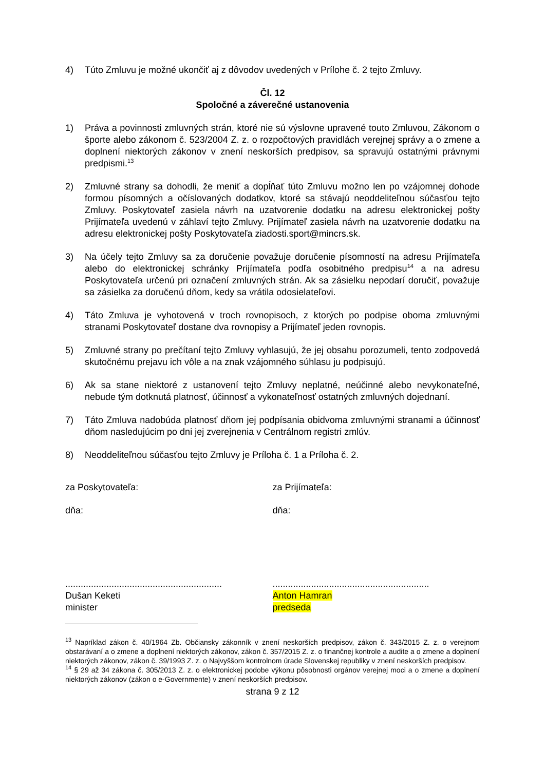4) Túto Zmluvu je možné ukončiť aj z dôvodov uvedených v Prílohe č. 2 tejto Zmluvy.
Čl. 12
Spoločné a záverečné ustanovenia
1) Práva a povinnosti zmluvných strán, ktoré nie sú výslovne upravené touto Zmluvou, Zákonom o športe alebo zákonom č. 523/2004 Z. z. o rozpočtových pravidlách verejnej správy a o zmene a doplnení niektorých zákonov v znení neskorších predpisov, sa spravujú ostatnými právnymi predpismi.<sup>13</sup>
2) Zmluvné strany sa dohodli, že meniť a dopĺňať túto Zmluvu možno len po vzájomnej dohode formou písomných a očíslovaných dodatkov, ktoré sa stávajú neoddeliteľnou súčasťou tejto Zmluvy. Poskytovateľ zasiela návrh na uzatvorenie dodatku na adresu elektronickej pošty Prijímateľa uvedenú v záhlaví tejto Zmluvy. Prijímateľ zasiela návrh na uzatvorenie dodatku na adresu elektronickej pošty Poskytovateľa ziadosti.sport@mincrs.sk.
3) Na účely tejto Zmluvy sa za doručenie považuje doručenie písomností na adresu Prijímateľa alebo do elektronickej schránky Prijímateľa podľa osobitného predpisu<sup>14</sup> a na adresu Poskytovateľa určenú pri označení zmluvných strán. Ak sa zásielku nepodarí doručiť, považuje sa zásielka za doručenú dňom, kedy sa vrátila odosielateľovi.
4) Táto Zmluva je vyhotovená v troch rovnopisoch, z ktorých po podpise oboma zmluvnými stranami Poskytovateľ dostane dva rovnopisy a Prijímateľ jeden rovnopis.
5) Zmluvné strany po prečítaní tejto Zmluvy vyhlasujú, že jej obsahu porozumeli, tento zodpovedá skutočnému prejavu ich vôle a na znak vzájomného súhlasu ju podpisujú.
6) Ak sa stane niektoré z ustanovení tejto Zmluvy neplatné, neúčinné alebo nevykonateľné, nebude tým dotknutá platnosť, účinnosť a vykonateľnosť ostatných zmluvných dojednaní.
7) Táto Zmluva nadobúda platnosť dňom jej podpísania obidvoma zmluvnými stranami a účinnosť dňom nasledujúcim po dni jej zverejnenia v Centrálnom registri zmlúv.
8) Neoddeliteľnou súčasťou tejto Zmluvy je Príloha č. 1 a Príloha č. 2.
za Poskytovateľa:
dňa:
.............................................................
Dušan Keketi
minister
za Prijímateľa:
dňa:
.............................................................
Anton Hamran
predseda
<sup>13</sup> Napríklad zákon č. 40/1964 Zb. Občiansky zákonník v znení neskorších predpisov, zákon č. 343/2015 Z. z. o verejnom obstarávaní a o zmene a doplnení niektorých zákonov, zákon č. 357/2015 Z. z. o finančnej kontrole a audite a o zmene a doplnení niektorých zákonov, zákon č. 39/1993 Z. z. o Najvyššom kontrolnom úrade Slovenskej republiky v znení neskorších predpisov.
<sup>14</sup> § 29 až 34 zákona č. 305/2013 Z. z. o elektronickej podobe výkonu pôsobnosti orgánov verejnej moci a o zmene a doplnení niektorých zákonov (zákon o e-Governmente) v znení neskorších predpisov.
strana 9 z 12